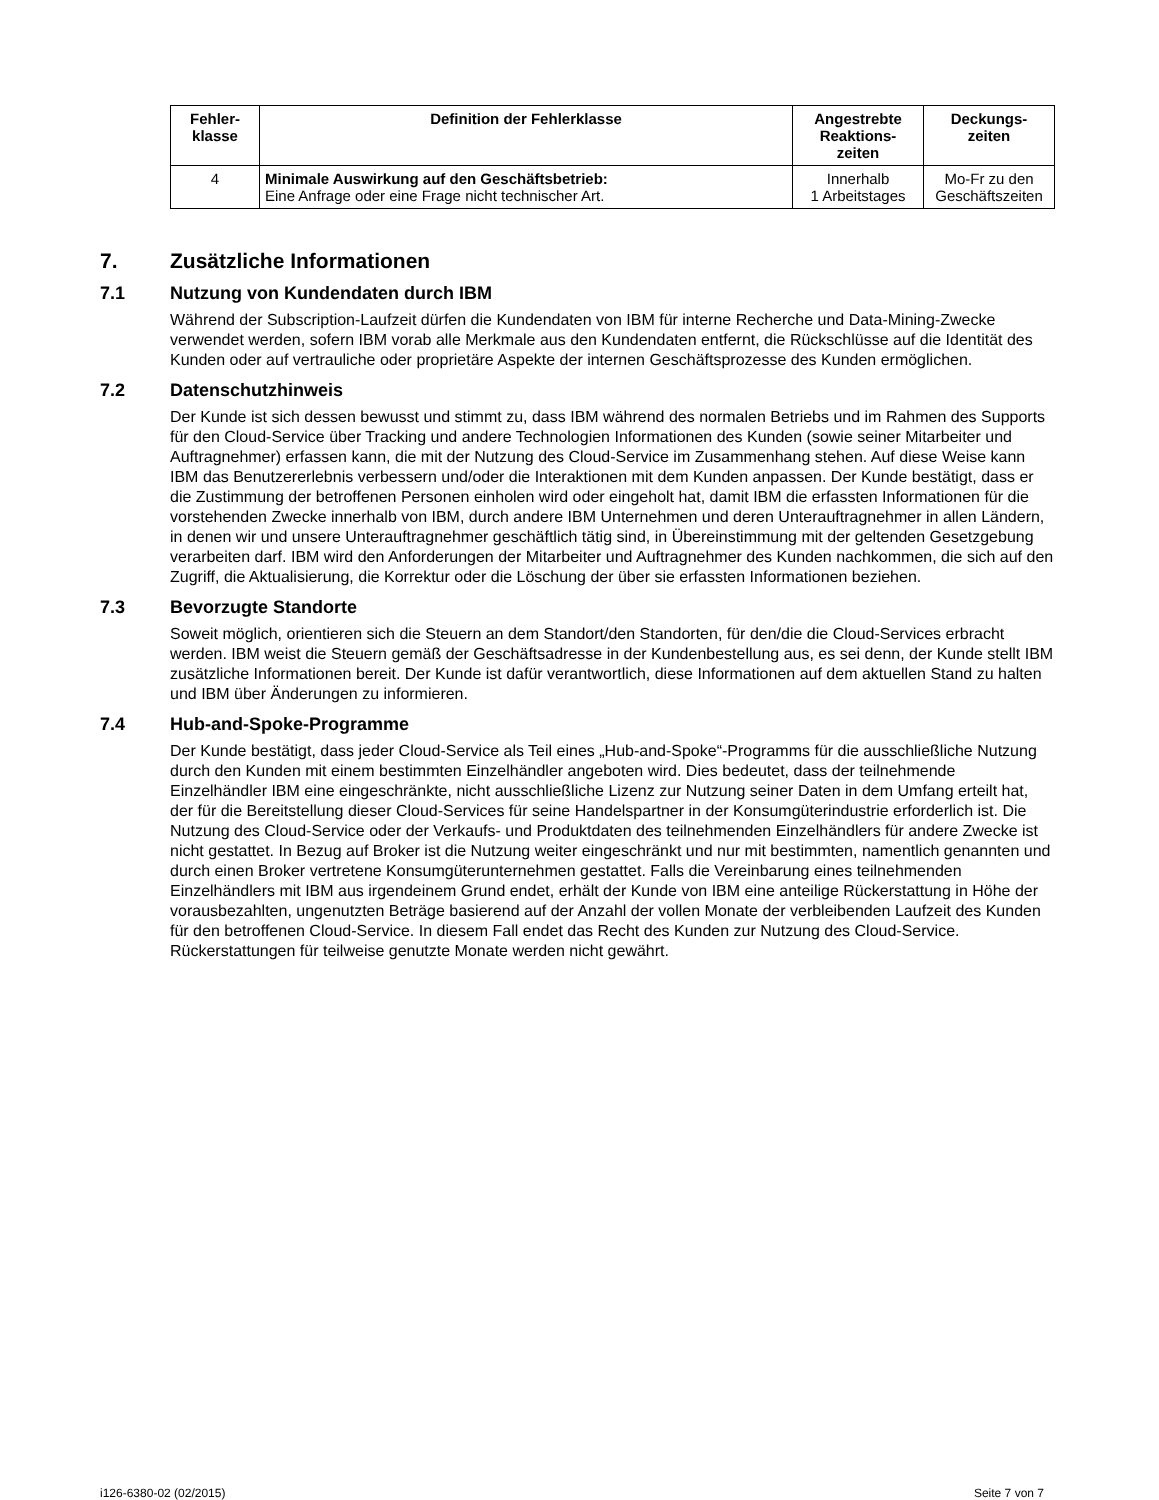| Fehler- klasse | Definition der Fehlerklasse | Angestrebte Reaktions- zeiten | Deckungs- zeiten |
| --- | --- | --- | --- |
| 4 | Minimale Auswirkung auf den Geschäftsbetrieb: Eine Anfrage oder eine Frage nicht technischer Art. | Innerhalb 1 Arbeitstages | Mo-Fr zu den Geschäftszeiten |
7. Zusätzliche Informationen
7.1 Nutzung von Kundendaten durch IBM
Während der Subscription-Laufzeit dürfen die Kundendaten von IBM für interne Recherche und Data-Mining-Zwecke verwendet werden, sofern IBM vorab alle Merkmale aus den Kundendaten entfernt, die Rückschlüsse auf die Identität des Kunden oder auf vertrauliche oder proprietäre Aspekte der internen Geschäftsprozesse des Kunden ermöglichen.
7.2 Datenschutzhinweis
Der Kunde ist sich dessen bewusst und stimmt zu, dass IBM während des normalen Betriebs und im Rahmen des Supports für den Cloud-Service über Tracking und andere Technologien Informationen des Kunden (sowie seiner Mitarbeiter und Auftragnehmer) erfassen kann, die mit der Nutzung des Cloud-Service im Zusammenhang stehen. Auf diese Weise kann IBM das Benutzererlebnis verbessern und/oder die Interaktionen mit dem Kunden anpassen. Der Kunde bestätigt, dass er die Zustimmung der betroffenen Personen einholen wird oder eingeholt hat, damit IBM die erfassten Informationen für die vorstehenden Zwecke innerhalb von IBM, durch andere IBM Unternehmen und deren Unterauftragnehmer in allen Ländern, in denen wir und unsere Unterauftragnehmer geschäftlich tätig sind, in Übereinstimmung mit der geltenden Gesetzgebung verarbeiten darf. IBM wird den Anforderungen der Mitarbeiter und Auftragnehmer des Kunden nachkommen, die sich auf den Zugriff, die Aktualisierung, die Korrektur oder die Löschung der über sie erfassten Informationen beziehen.
7.3 Bevorzugte Standorte
Soweit möglich, orientieren sich die Steuern an dem Standort/den Standorten, für den/die die Cloud-Services erbracht werden. IBM weist die Steuern gemäß der Geschäftsadresse in der Kundenbestellung aus, es sei denn, der Kunde stellt IBM zusätzliche Informationen bereit. Der Kunde ist dafür verantwortlich, diese Informationen auf dem aktuellen Stand zu halten und IBM über Änderungen zu informieren.
7.4 Hub-and-Spoke-Programme
Der Kunde bestätigt, dass jeder Cloud-Service als Teil eines „Hub-and-Spoke“-Programms für die ausschließliche Nutzung durch den Kunden mit einem bestimmten Einzelhändler angeboten wird. Dies bedeutet, dass der teilnehmende Einzelhändler IBM eine eingeschränkte, nicht ausschließliche Lizenz zur Nutzung seiner Daten in dem Umfang erteilt hat, der für die Bereitstellung dieser Cloud-Services für seine Handelspartner in der Konsumgüterindustrie erforderlich ist. Die Nutzung des Cloud-Service oder der Verkaufs- und Produktdaten des teilnehmenden Einzelhändlers für andere Zwecke ist nicht gestattet. In Bezug auf Broker ist die Nutzung weiter eingeschränkt und nur mit bestimmten, namentlich genannten und durch einen Broker vertretene Konsumgüterunternehmen gestattet. Falls die Vereinbarung eines teilnehmenden Einzelhändlers mit IBM aus irgendeinem Grund endet, erhält der Kunde von IBM eine anteilige Rückerstattung in Höhe der vorausbezahlten, ungenutzten Beträge basierend auf der Anzahl der vollen Monate der verbleibenden Laufzeit des Kunden für den betroffenen Cloud-Service. In diesem Fall endet das Recht des Kunden zur Nutzung des Cloud-Service. Rückerstattungen für teilweise genutzte Monate werden nicht gewährt.
i126-6380-02 (02/2015) Seite 7 von 7